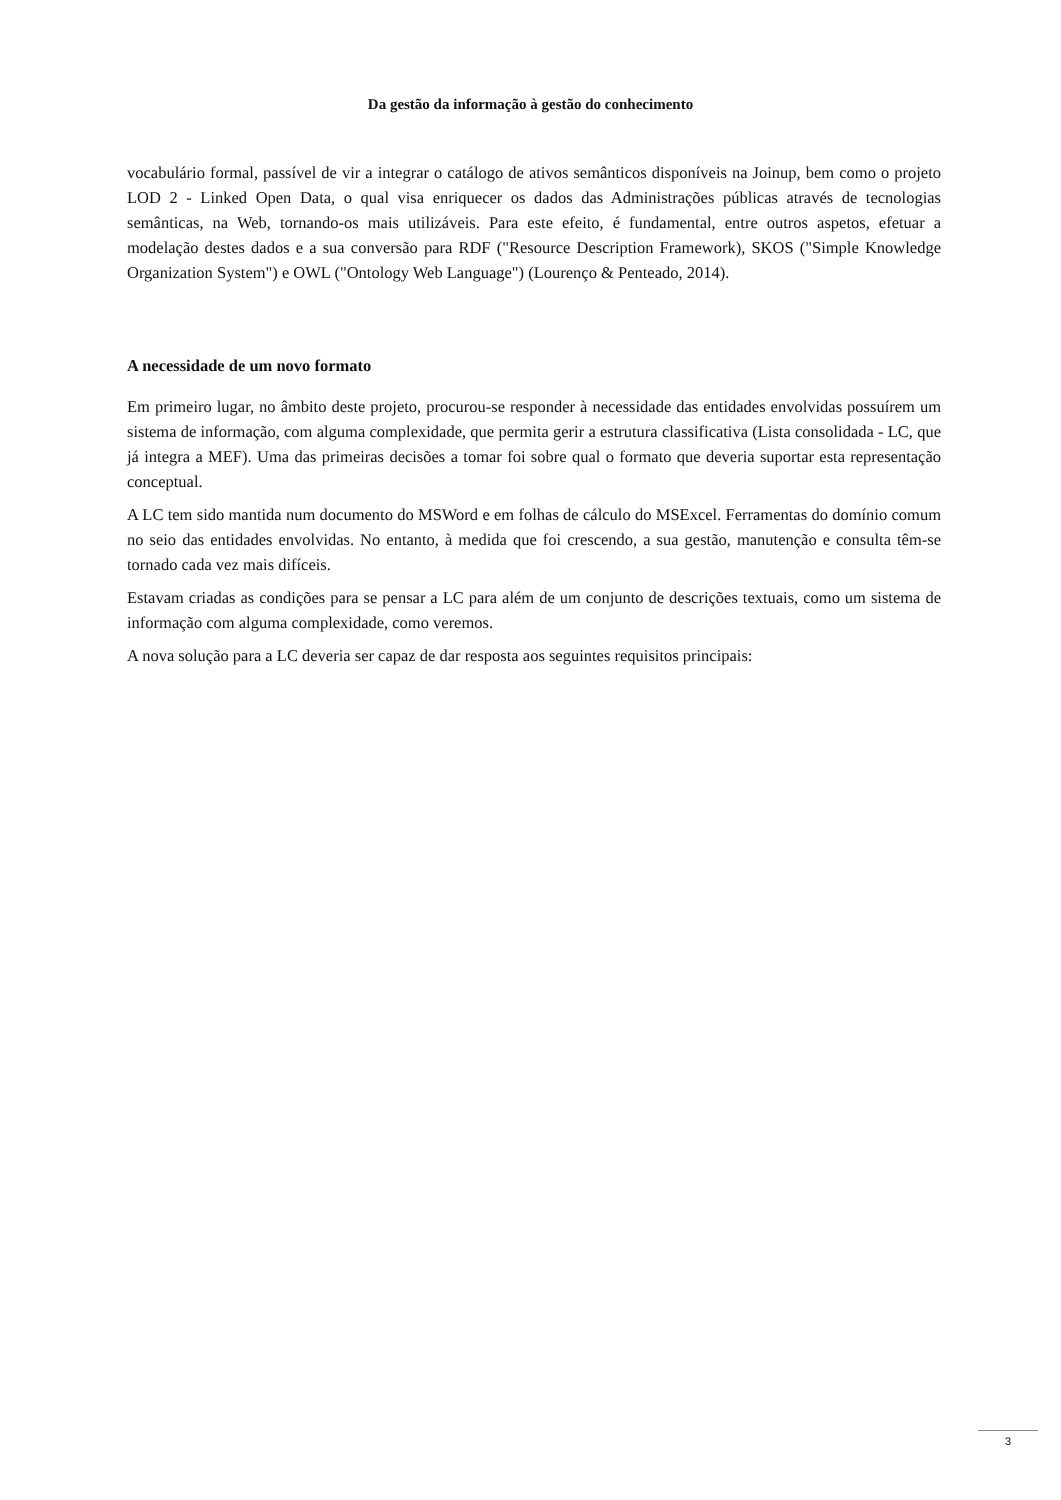Da gestão da informação à gestão do conhecimento
vocabulário formal, passível de vir a integrar o catálogo de ativos semânticos disponíveis na Joinup, bem como o projeto LOD 2 - Linked Open Data, o qual visa enriquecer os dados das Administrações públicas através de tecnologias semânticas, na Web, tornando-os mais utilizáveis. Para este efeito, é fundamental, entre outros aspetos, efetuar a modelação destes dados e a sua conversão para RDF ("Resource Description Framework), SKOS ("Simple Knowledge Organization System") e OWL ("Ontology Web Language") (Lourenço & Penteado, 2014).
A necessidade de um novo formato
Em primeiro lugar, no âmbito deste projeto, procurou-se responder à necessidade das entidades envolvidas possuírem um sistema de informação, com alguma complexidade, que permita gerir a estrutura classificativa (Lista consolidada - LC, que já integra a MEF). Uma das primeiras decisões a tomar foi sobre qual o formato que deveria suportar esta representação conceptual.
A LC tem sido mantida num documento do MSWord e em folhas de cálculo do MSExcel. Ferramentas do domínio comum no seio das entidades envolvidas. No entanto, à medida que foi crescendo, a sua gestão, manutenção e consulta têm-se tornado cada vez mais difíceis.
Estavam criadas as condições para se pensar a LC para além de um conjunto de descrições textuais, como um sistema de informação com alguma complexidade, como veremos.
A nova solução para a LC deveria ser capaz de dar resposta aos seguintes requisitos principais:
3